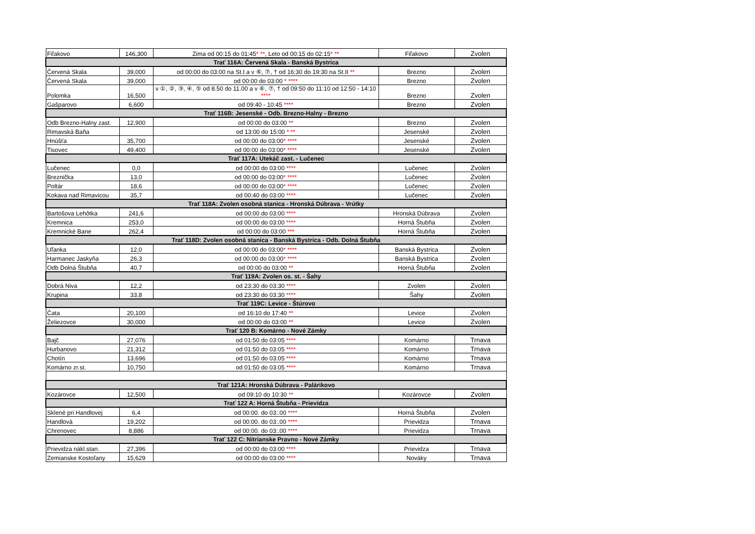| Fiľakovo | 146,300 | Zima od 00:15 do 01:45 * ** , Leto od 00:15 do 02:15 * ** | Fiľakovo | Zvolen |
| Trať 116A: Červená Skala - Banská Bystrica | | | | |
| Červená Skala | 39,000 | od 00:00 do 03:00 na St.I a v ⑥, ⑦, † od 16:30 do 19:30 na St.II ** | Brezno | Zvolen |
| Červená Skala | 39,000 | od 00:00 do 03:00 * **** | Brezno | Zvolen |
| Polomka | 16,500 | v ①, ②, ③, ④, ⑤ od 8.50 do 11.00 a v ⑥, ⑦, † od 09:50 do 11:10 od 12:50 - 14:10 **** | Brezno | Zvolen |
| Gašparovo | 6,600 | od 09:40 - 10:45 **** | Brezno | Zvolen |
| Trať 116B: Jesenské - Odb. Brezno-Halny - Brezno | | | | |
| Odb Brezno-Halny zast. | 12,900 | od 00:00 do 03:00 ** | Brezno | Zvolen |
| Rimavská Baňa | | od 13:00 do 15:00 * ** | Jesenské | Zvolen |
| Hnúšťa | 35,700 | od 00:00 do 03:00 * **** | Jesenské | Zvolen |
| Tisovec | 49,400 | od 00:00 do 03:00 * **** | Jesenské | Zvolen |
| Trať 117A: Utekáč zast. - Lučenec | | | | |
| Lučenec | 0,0 | od 00:00 do 03:00 **** | Lučenec | Zvolen |
| Breznička | 13,0 | od 00:00 do 03:00 * **** | Lučenec | Zvolen |
| Poltár | 18,6 | od 00:00 do 03:00 * **** | Lučenec | Zvolen |
| Kokava nad Rimavicou | 35,7 | od 00:40 do 03:00 **** | Lučenec | Zvolen |
| Trať 118A: Zvolen osobná stanica - Hronská Dúbrava - Vrútky | | | | |
| Bartošova Lehôtka | 241,6 | od 00:00 do 03:00 **** | Hronská Dúbrava | Zvolen |
| Kremnica | 253,0 | od 00:00 do 03:00 **** | Horná Štubňa | Zvolen |
| Kremnické Bane | 262,4 | od 00:00 do 03:00 *** | Horná Štubňa | Zvolen |
| Trať 118D: Zvolen osobná stanica - Banská Bystrica - Odb. Dolná Štubňa | | | | |
| Uľanka | 12,0 | od 00:00 do 03:00 * **** | Banská Bystrica | Zvolen |
| Harmanec Jaskyňa | 26,3 | od 00:00 do 03:00 * **** | Banská Bystrica | Zvolen |
| Odb Dolná Štubňa | 40,7 | od 00:00 do 03:00 ** | Horná Štubňa | Zvolen |
| Trať 119A: Zvolen os. st. - Šahy | | | | |
| Dobrá Niva | 12,2 | od 23:30 do 03:30 **** | Zvolen | Zvolen |
| Krupina | 33,8 | od 23:30 do 03:30 **** | Šahy | Zvolen |
| Trať 119C: Levice - Štúrovo | | | | |
| Čata | 20,100 | od 16:10 do 17:40 ** | Levice | Zvolen |
| Želiezovce | 30,000 | od 00:00 do 03:00 ** | Levice | Zvolen |
| Trať 120 B: Komárno - Nové Zámky | | | | |
| Bajč | 27,076 | od 01:50 do 03:05 **** | Komárno | Trnava |
| Hurbanovo | 21,312 | od 01:50 do 03:05 **** | Komárno | Trnava |
| Chotín | 13,696 | od 01:50 do 03:05 **** | Komárno | Trnava |
| Komárno zr.st. | 10,750 | od 01:50 do 03:05 **** | Komárno | Trnava |
| Trať 121A: Hronská Dúbrava - Palárikovo | | | | |
| Kozárovce | 12,500 | od 09:10 do 10:30 ** | Kozárovce | Zvolen |
| Trať 122 A: Horná Štubňa - Prievidza | | | | |
| Sklené pri Handlovej | 6,4 | od 00:00. do 03:.00 **** | Horná Štubňa | Zvolen |
| Handlová | 19,202 | od 00:00. do 03:.00 **** | Prievidza | Trnava |
| Chrenovec | 8,886 | od 00:00. do 03:.00 **** | Prievidza | Trnava |
| Trať 122 C: Nitrianske Pravno - Nové Zámky | | | | |
| Prievidza nákl.stan. | 27,396 | od 00:00 do 03:00 **** | Prievidza | Trnava |
| Zemianske Kostoľany | 15,629 | od 00:00 do 03:00 **** | Nováky | Trnava |